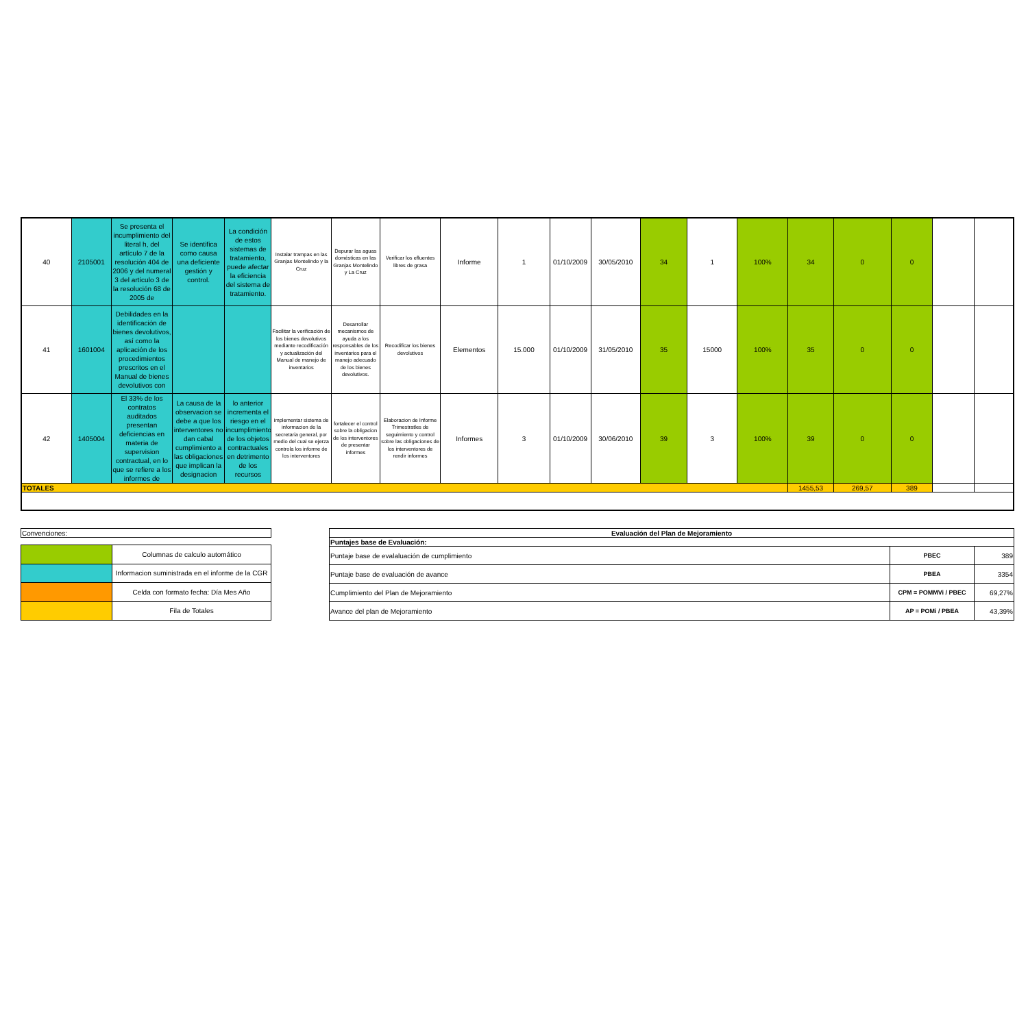| 40 | 2105001 | Se presenta el incumplimiento del literal h, del artículo 7 de la resolución 404 de 2006 y del numeral 3 del artículo 3 de la resolución 68 de 2005 de | Se identifica como causa una deficiente gestión y control. | La condición de estos sistemas de tratamiento, puede afectar la eficiencia del sistema de tratamiento. | Instalar trampas en las Granjas Montelindo y la Cruz | Depurar las aguas domésticas en las Granjas Montelindo y La Cruz | Verificar los efluentes libres de grasa | Informe | 1 | 01/10/2009 | 30/05/2010 | 34 | 1 | 100% | 34 | 0 | 0 | | |
| 41 | 1601004 | Debilidades en la identificación de bienes devolutivos, así como la aplicación de los procedimientos prescritos en el Manual de bienes devolutivos con | | | Facilitar la verificación de los bienes devolutivos mediante recodificación y actualización del Manual de manejo de inventarios | Desarrollar mecanismos de ayuda a los responsables de los inventarios para el manejo adecuado de los bienes devolutivos. | Recodificar los bienes devolutivos | Elementos | 15.000 | 01/10/2009 | 31/05/2010 | 35 | 15000 | 100% | 35 | 0 | 0 | | |
| 42 | 1405004 | El 33% de los contratos auditados presentan deficiencias en materia de supervision contractual, en lo que se refiere a los informes de | La causa de la observacion se debe a que los interventores no dan cabal cumplimiento a las obligaciones que implican la designacion | lo anterior incrementa el riesgo en el incumplimiento de los objetos contractuales en detrimento de los recursos | implementar sistema de informacion de la secretaria general, por medio del cual se ejerza controla los informe de los interventores | fortalecer el control sobre la obligacion de los interventores de presentar informes | Elaboracion de Informe Trimestratles de seguimiento y control sobre las obligaciones de los interventores de rendir informes | Informes | 3 | 01/10/2009 | 30/06/2010 | 39 | 3 | 100% | 39 | 0 | 0 | | |
| TOTALES | | | | | | | | | | | | | | | 1455,53 | 269,57 | 389 | | |
| Convenciones: | |
| | Columnas de calculo automático |
| | Informacion suministrada en el informe de la CGR |
| | Celda con formato fecha: Día Mes Año |
| | Fila de Totales |
| Evaluación del Plan de Mejoramiento | | |
| --- | --- | --- |
| Puntajes base de Evaluación: | | |
| Puntaje base de evalaluación de cumplimiento | PBEC | 389 |
| Puntaje base de evaluación de avance | PBEA | 3354 |
| Cumplimiento del Plan de Mejoramiento | CPM = POMMVi / PBEC | 69,27% |
| Avance del plan de Mejoramiento | AP = POMi / PBEA | 43,39% |